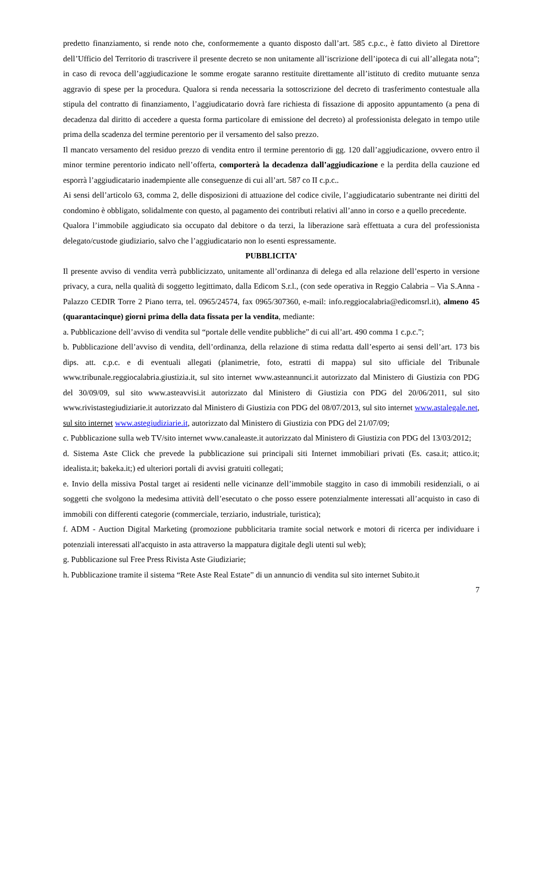predetto finanziamento, si rende noto che, conformemente a quanto disposto dall’art. 585 c.p.c., è fatto divieto al Direttore dell’Ufficio del Territorio di trascrivere il presente decreto se non unitamente all’iscrizione dell’ipoteca di cui all’allegata nota”; in caso di revoca dell’aggiudicazione le somme erogate saranno restituite direttamente all’istituto di credito mutuante senza aggravio di spese per la procedura. Qualora si renda necessaria la sottoscrizione del decreto di trasferimento contestuale alla stipula del contratto di finanziamento, l’aggiudicatario dovrà fare richiesta di fissazione di apposito appuntamento (a pena di decadenza dal diritto di accedere a questa forma particolare di emissione del decreto) al professionista delegato in tempo utile prima della scadenza del termine perentorio per il versamento del salso prezzo.
Il mancato versamento del residuo prezzo di vendita entro il termine perentorio di gg. 120 dall’aggiudicazione, ovvero entro il minor termine perentorio indicato nell’offerta, comporterà la decadenza dall’aggiudicazione e la perdita della cauzione ed esporrà l’aggiudicatario inadempiente alle conseguenze di cui all’art. 587 co II c.p.c..
Ai sensi dell’articolo 63, comma 2, delle disposizioni di attuazione del codice civile, l’aggiudicatario subentrante nei diritti del condomino è obbligato, solidalmente con questo, al pagamento dei contributi relativi all’anno in corso e a quello precedente.
Qualora l’immobile aggiudicato sia occupato dal debitore o da terzi, la liberazione sarà effettuata a cura del professionista delegato/custode giudiziario, salvo che l’aggiudicatario non lo esenti espressamente.
PUBBLICITA’
Il presente avviso di vendita verrà pubblicizzato, unitamente all’ordinanza di delega ed alla relazione dell’esperto in versione privacy, a cura, nella qualità di soggetto legittimato, dalla Edicom S.r.l., (con sede operativa in Reggio Calabria – Via S.Anna - Palazzo CEDIR Torre 2 Piano terra, tel. 0965/24574, fax 0965/307360, e-mail: info.reggiocalabria@edicomsrl.it), almeno 45 (quarantacinque) giorni prima della data fissata per la vendita, mediante:
a. Pubblicazione dell’avviso di vendita sul “portale delle vendite pubbliche” di cui all’art. 490 comma 1 c.p.c.”;
b. Pubblicazione dell’avviso di vendita, dell’ordinanza, della relazione di stima redatta dall’esperto ai sensi dell’art. 173 bis dips. att. c.p.c. e di eventuali allegati (planimetrie, foto, estratti di mappa) sul sito ufficiale del Tribunale www.tribunale.reggiocalabria.giustizia.it, sul sito internet www.asteannunci.it autorizzato dal Ministero di Giustizia con PDG del 30/09/09, sul sito www.asteavvisi.it autorizzato dal Ministero di Giustizia con PDG del 20/06/2011, sul sito www.rivistastegiudiziarie.it autorizzato dal Ministero di Giustizia con PDG del 08/07/2013, sul sito internet www.astalegale.net, sul sito internet www.astegiudiziarie.it, autorizzato dal Ministero di Giustizia con PDG del 21/07/09;
c. Pubblicazione sulla web TV/sito internet www.canaleaste.it autorizzato dal Ministero di Giustizia con PDG del 13/03/2012;
d. Sistema Aste Click che prevede la pubblicazione sui principali siti Internet immobiliari privati (Es. casa.it; attico.it; idealista.it; bakeka.it;) ed ulteriori portali di avvisi gratuiti collegati;
e. Invio della missiva Postal target ai residenti nelle vicinanze dell’immobile staggito in caso di immobili residenziali, o ai soggetti che svolgono la medesima attività dell’esecutato o che posso essere potenzialmente interessati all’acquisto in caso di immobili con differenti categorie (commerciale, terziario, industriale, turistica);
f. ADM - Auction Digital Marketing (promozione pubblicitaria tramite social network e motori di ricerca per individuare i potenziali interessati all'acquisto in asta attraverso la mappatura digitale degli utenti sul web);
g. Pubblicazione sul Free Press Rivista Aste Giudiziarie;
h. Pubblicazione tramite il sistema “Rete Aste Real Estate” di un annuncio di vendita sul sito internet Subito.it
7